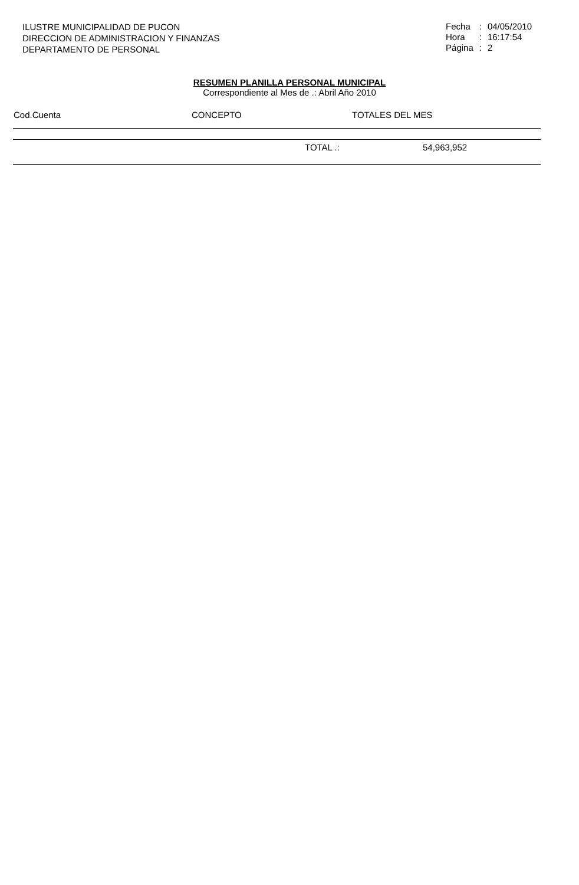ILUSTRE MUNICIPALIDAD DE PUCON
DIRECCION DE ADMINISTRACION Y FINANZAS
DEPARTAMENTO DE PERSONAL
| Fecha | : | 04/05/2010 |
| Hora | : | 16:17:54 |
| Página | : | 2 |
RESUMEN PLANILLA PERSONAL MUNICIPAL
Correspondiente al Mes de .: Abril Año 2010
| Cod.Cuenta | CONCEPTO | TOTALES DEL MES |
| --- | --- | --- |
| | TOTAL .: | 54,963,952 |